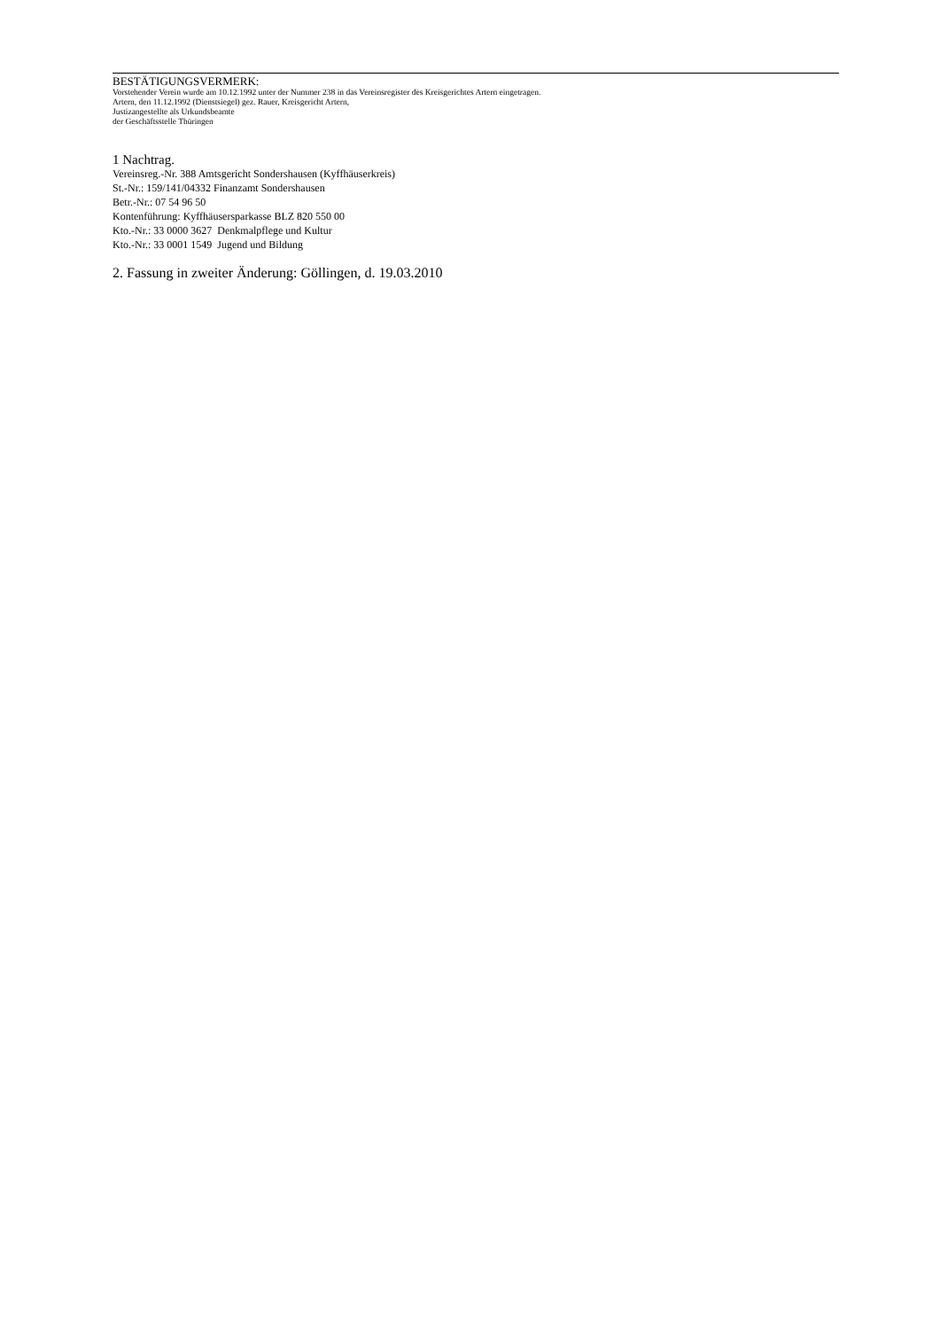BESTÄTIGUNGSVERMERK:
Vorstehender Verein wurde am 10.12.1992 unter der Nummer 238 in das Vereinsregister des Kreisgerichtes Artern eingetragen.
Artern, den 11.12.1992 (Dienstsiegel) gez. Rauer, Kreisgericht Artern,
Justizangestellte als Urkundsbeamte
der Geschäftsstelle Thüringen
1 Nachtrag.
Vereinsreg.-Nr. 388 Amtsgericht Sondershausen (Kyffhäuserkreis)
St.-Nr.: 159/141/04332 Finanzamt Sondershausen
Betr.-Nr.: 07 54 96 50
Kontenführung: Kyffhäusersparkasse BLZ 820 550 00
Kto.-Nr.: 33 0000 3627 Denkmalpflege und Kultur
Kto.-Nr.: 33 0001 1549 Jugend und Bildung
2. Fassung in zweiter Änderung: Göllingen, d. 19.03.2010